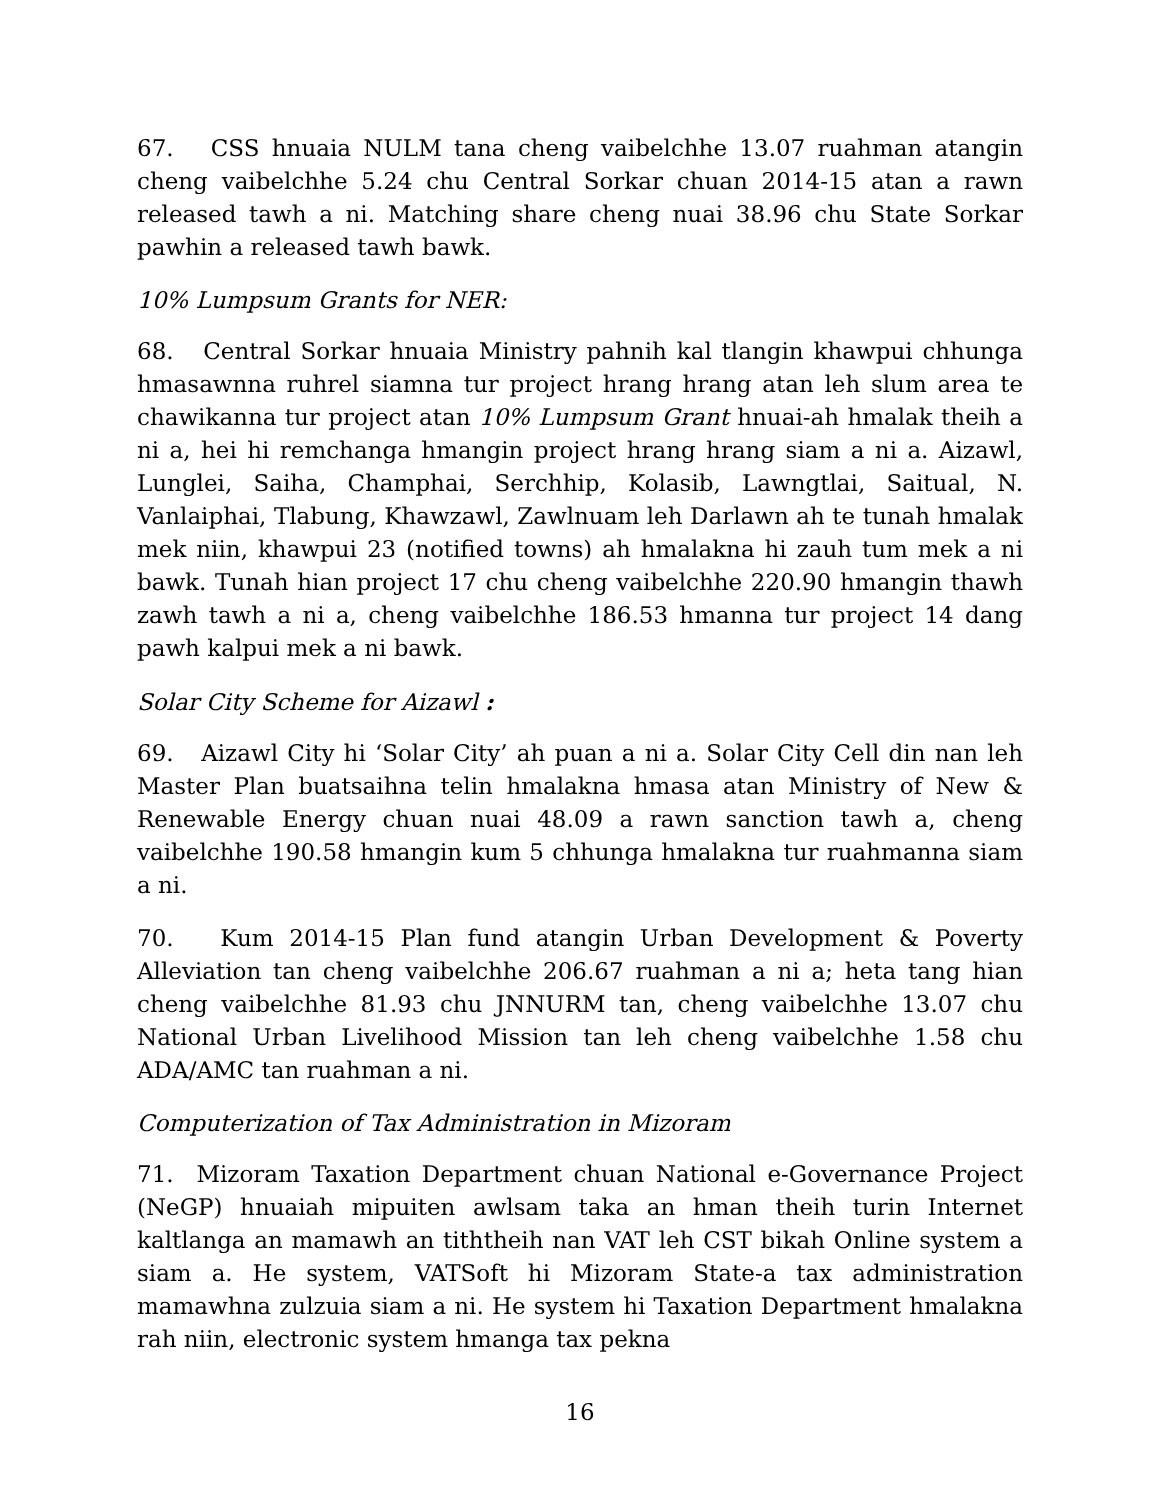67. CSS hnuaia NULM tana cheng vaibelchhe 13.07 ruahman atangin cheng vaibelchhe 5.24 chu Central Sorkar chuan 2014-15 atan a rawn released tawh a ni. Matching share cheng nuai 38.96 chu State Sorkar pawhin a released tawh bawk.
10% Lumpsum Grants for NER:
68. Central Sorkar hnuaia Ministry pahnih kal tlangin khawpui chhunga hmasawnna ruhrel siamna tur project hrang hrang atan leh slum area te chawikanna tur project atan 10% Lumpsum Grant hnuai-ah hmalak theih a ni a, hei hi remchanga hmangin project hrang hrang siam a ni a. Aizawl, Lunglei, Saiha, Champhai, Serchhip, Kolasib, Lawngtlai, Saitual, N. Vanlaiphai, Tlabung, Khawzawl, Zawlnuam leh Darlawn ah te tunah hmalak mek niin, khawpui 23 (notified towns) ah hmalakna hi zauh tum mek a ni bawk. Tunah hian project 17 chu cheng vaibelchhe 220.90 hmangin thawh zawh tawh a ni a, cheng vaibelchhe 186.53 hmanna tur project 14 dang pawh kalpui mek a ni bawk.
Solar City Scheme for Aizawl :
69. Aizawl City hi ‘Solar City’ ah puan a ni a. Solar City Cell din nan leh Master Plan buatsaihna telin hmalakna hmasa atan Ministry of New & Renewable Energy chuan nuai 48.09 a rawn sanction tawh a, cheng vaibelchhe 190.58 hmangin kum 5 chhunga hmalakna tur ruahmanna siam a ni.
70. Kum 2014-15 Plan fund atangin Urban Development & Poverty Alleviation tan cheng vaibelchhe 206.67 ruahman a ni a; heta tang hian cheng vaibelchhe 81.93 chu JNNURM tan, cheng vaibelchhe 13.07 chu National Urban Livelihood Mission tan leh cheng vaibelchhe 1.58 chu ADA/AMC tan ruahman a ni.
Computerization of Tax Administration in Mizoram
71. Mizoram Taxation Department chuan National e-Governance Project (NeGP) hnuaiah mipuiten awlsam taka an hman theih turin Internet kaltlanga an mamawh an tiththeih nan VAT leh CST bikah Online system a siam a. He system, VATSoft hi Mizoram State-a tax administration mamawhna zulzuia siam a ni. He system hi Taxation Department hmalakna rah niin, electronic system hmanga tax pekna
16